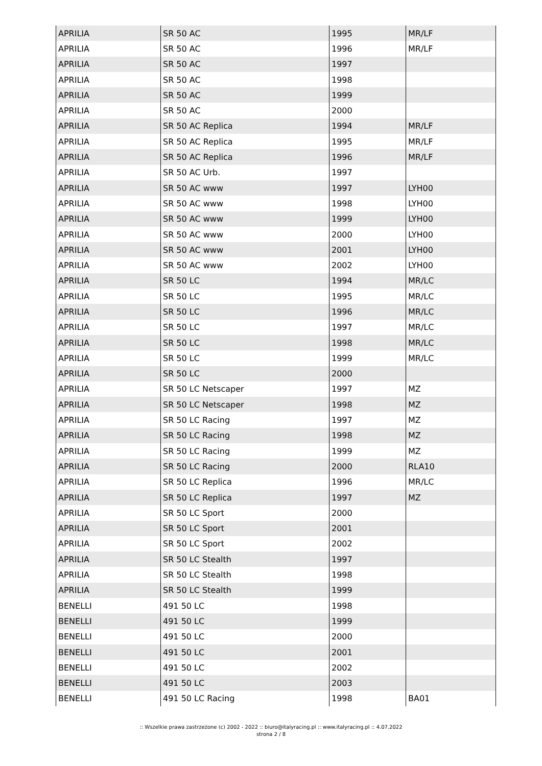| APRILIA | SR 50 AC | 1995 | MR/LF |
| APRILIA | SR 50 AC | 1996 | MR/LF |
| APRILIA | SR 50 AC | 1997 | |
| APRILIA | SR 50 AC | 1998 | |
| APRILIA | SR 50 AC | 1999 | |
| APRILIA | SR 50 AC | 2000 | |
| APRILIA | SR 50 AC Replica | 1994 | MR/LF |
| APRILIA | SR 50 AC Replica | 1995 | MR/LF |
| APRILIA | SR 50 AC Replica | 1996 | MR/LF |
| APRILIA | SR 50 AC Urb. | 1997 | |
| APRILIA | SR 50 AC www | 1997 | LYH00 |
| APRILIA | SR 50 AC www | 1998 | LYH00 |
| APRILIA | SR 50 AC www | 1999 | LYH00 |
| APRILIA | SR 50 AC www | 2000 | LYH00 |
| APRILIA | SR 50 AC www | 2001 | LYH00 |
| APRILIA | SR 50 AC www | 2002 | LYH00 |
| APRILIA | SR 50 LC | 1994 | MR/LC |
| APRILIA | SR 50 LC | 1995 | MR/LC |
| APRILIA | SR 50 LC | 1996 | MR/LC |
| APRILIA | SR 50 LC | 1997 | MR/LC |
| APRILIA | SR 50 LC | 1998 | MR/LC |
| APRILIA | SR 50 LC | 1999 | MR/LC |
| APRILIA | SR 50 LC | 2000 | |
| APRILIA | SR 50 LC Netscaper | 1997 | MZ |
| APRILIA | SR 50 LC Netscaper | 1998 | MZ |
| APRILIA | SR 50 LC Racing | 1997 | MZ |
| APRILIA | SR 50 LC Racing | 1998 | MZ |
| APRILIA | SR 50 LC Racing | 1999 | MZ |
| APRILIA | SR 50 LC Racing | 2000 | RLA10 |
| APRILIA | SR 50 LC Replica | 1996 | MR/LC |
| APRILIA | SR 50 LC Replica | 1997 | MZ |
| APRILIA | SR 50 LC Sport | 2000 | |
| APRILIA | SR 50 LC Sport | 2001 | |
| APRILIA | SR 50 LC Sport | 2002 | |
| APRILIA | SR 50 LC Stealth | 1997 | |
| APRILIA | SR 50 LC Stealth | 1998 | |
| APRILIA | SR 50 LC Stealth | 1999 | |
| BENELLI | 491 50 LC | 1998 | |
| BENELLI | 491 50 LC | 1999 | |
| BENELLI | 491 50 LC | 2000 | |
| BENELLI | 491 50 LC | 2001 | |
| BENELLI | 491 50 LC | 2002 | |
| BENELLI | 491 50 LC | 2003 | |
| BENELLI | 491 50 LC Racing | 1998 | BA01 |
:: Wszelkie prawa zastrzeżone (c) 2002 - 2022 :: biuro@italyracing.pl :: www.italyracing.pl :: 4.07.2022
strona 2 / 8